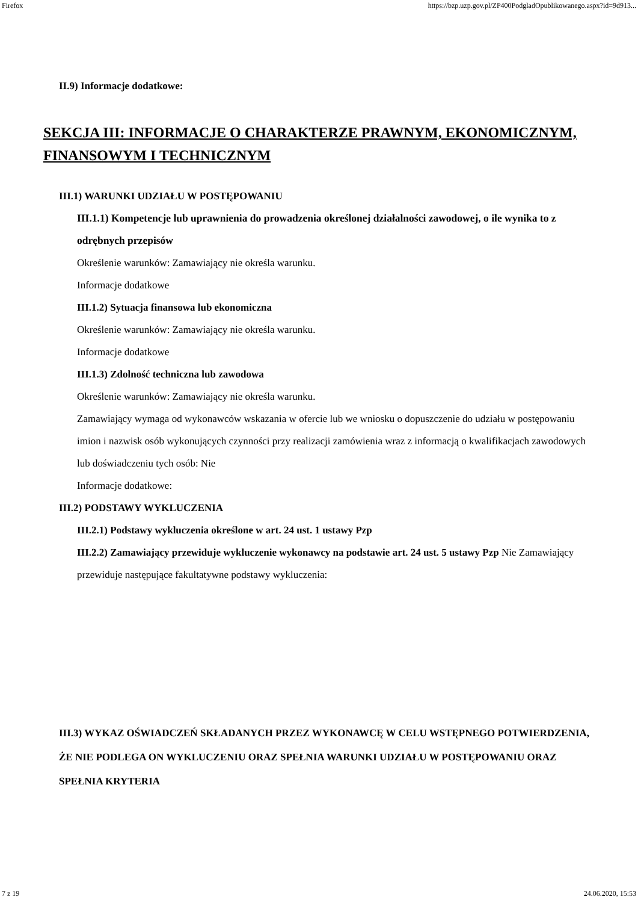Firefox https://bzp.uzp.gov.pl/ZP400PodgladOpublikowanego.aspx?id=9d913...
II.9) Informacje dodatkowe:
SEKCJA III: INFORMACJE O CHARAKTERZE PRAWNYM, EKONOMICZNYM, FINANSOWYM I TECHNICZNYM
III.1) WARUNKI UDZIAŁU W POSTĘPOWANIU
III.1.1) Kompetencje lub uprawnienia do prowadzenia określonej działalności zawodowej, o ile wynika to z odrębnych przepisów
Określenie warunków: Zamawiający nie określa warunku.
Informacje dodatkowe
III.1.2) Sytuacja finansowa lub ekonomiczna
Określenie warunków: Zamawiający nie określa warunku.
Informacje dodatkowe
III.1.3) Zdolność techniczna lub zawodowa
Określenie warunków: Zamawiający nie określa warunku.
Zamawiający wymaga od wykonawców wskazania w ofercie lub we wniosku o dopuszczenie do udziału w postępowaniu imion i nazwisk osób wykonujących czynności przy realizacji zamówienia wraz z informacją o kwalifikacjach zawodowych lub doświadczeniu tych osób: Nie
Informacje dodatkowe:
III.2) PODSTAWY WYKLUCZENIA
III.2.1) Podstawy wykluczenia określone w art. 24 ust. 1 ustawy Pzp
III.2.2) Zamawiający przewiduje wykluczenie wykonawcy na podstawie art. 24 ust. 5 ustawy Pzp Nie Zamawiający przewiduje następujące fakultatywne podstawy wykluczenia:
III.3) WYKAZ OŚWIADCZEŃ SKŁADANYCH PRZEZ WYKONAWCĘ W CELU WSTĘPNEGO POTWIERDZENIA, ŻE NIE PODLEGA ON WYKLUCZENIU ORAZ SPEŁNIA WARUNKI UDZIAŁU W POSTĘPOWANIU ORAZ SPEŁNIA KRYTERIA
7 z 19 24.06.2020, 15:53